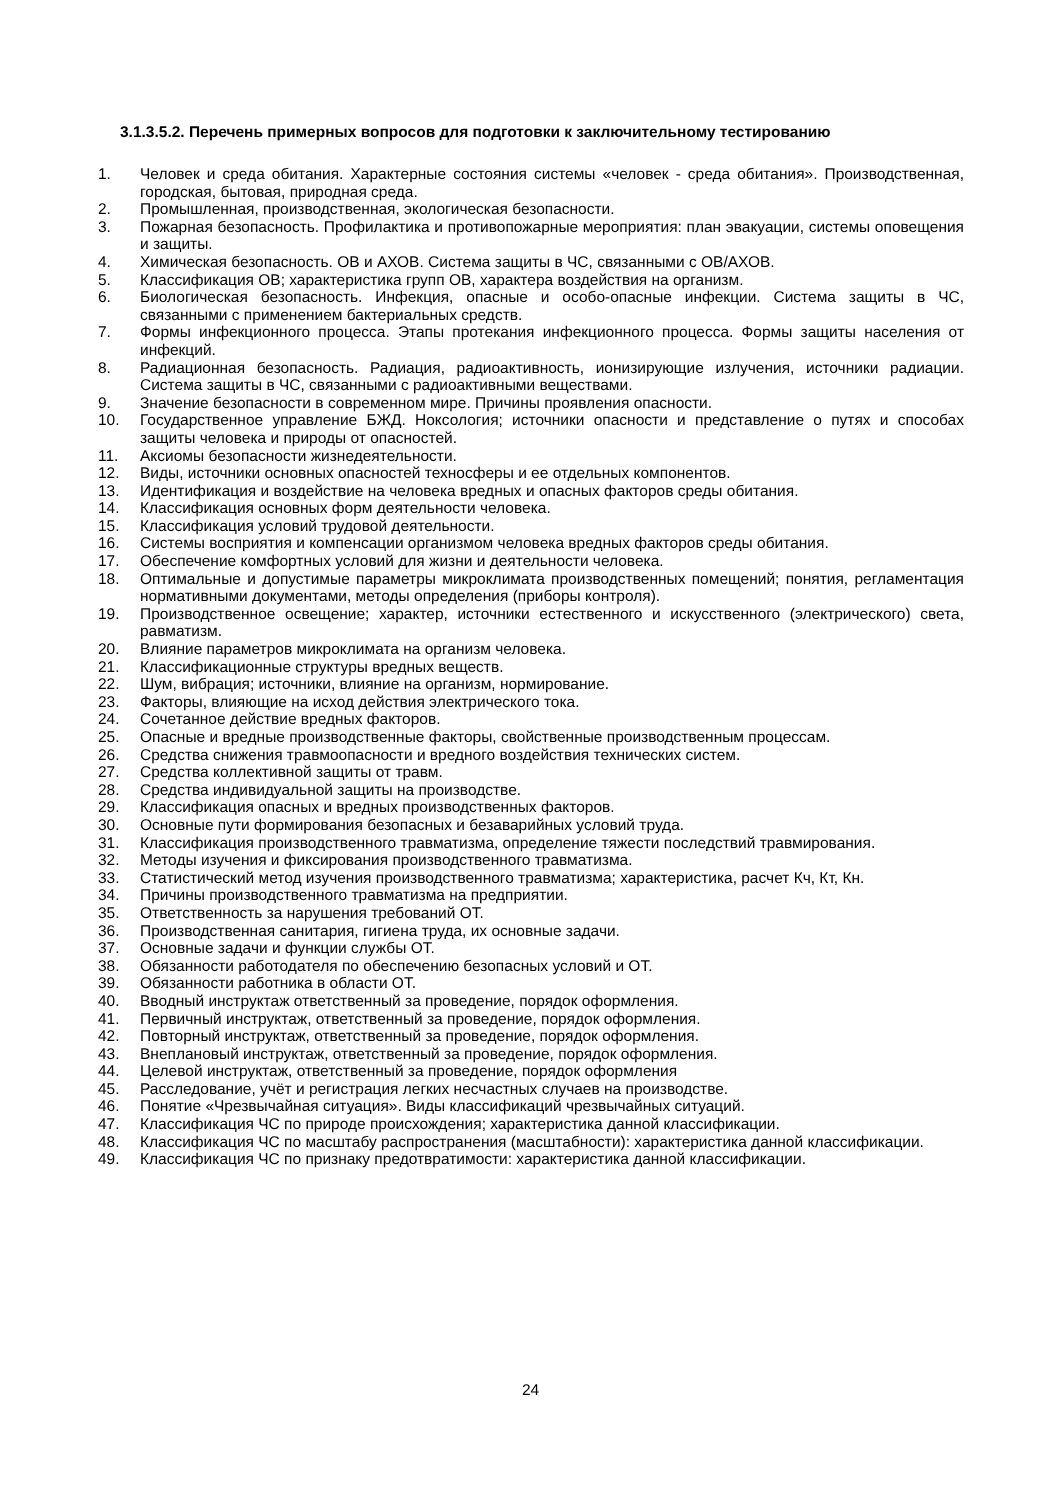3.1.3.5.2. Перечень примерных вопросов для подготовки к заключительному тестированию
1. Человек и среда обитания. Характерные состояния системы «человек - среда обитания». Производственная, городская, бытовая, природная среда.
2. Промышленная, производственная, экологическая безопасности.
3. Пожарная безопасность. Профилактика и противопожарные мероприятия: план эвакуации, системы оповещения и защиты.
4. Химическая безопасность. ОВ и АХОВ. Система защиты в ЧС, связанными с ОВ/АХОВ.
5. Классификация ОВ; характеристика групп ОВ, характера воздействия на организм.
6. Биологическая безопасность. Инфекция, опасные и особо-опасные инфекции. Система защиты в ЧС, связанными с применением бактериальных средств.
7. Формы инфекционного процесса. Этапы протекания инфекционного процесса. Формы защиты населения от инфекций.
8. Радиационная безопасность. Радиация, радиоактивность, ионизирующие излучения, источники радиации. Система защиты в ЧС, связанными с радиоактивными веществами.
9. Значение безопасности в современном мире. Причины проявления опасности.
10. Государственное управление БЖД. Ноксология; источники опасности и представление о путях и способах защиты человека и природы от опасностей.
11. Аксиомы безопасности жизнедеятельности.
12. Виды, источники основных опасностей техносферы и ее отдельных компонентов.
13. Идентификация и воздействие на человека вредных и опасных факторов среды обитания.
14. Классификация основных форм деятельности человека.
15. Классификация условий трудовой деятельности.
16. Системы восприятия и компенсации организмом человека вредных факторов среды обитания.
17. Обеспечение комфортных условий для жизни и деятельности человека.
18. Оптимальные и допустимые параметры микроклимата производственных помещений; понятия, регламентация нормативными документами, методы определения (приборы контроля).
19. Производственное освещение; характер, источники естественного и искусственного (электрического) света, равматизм.
20. Влияние параметров микроклимата на организм человека.
21. Классификационные структуры вредных веществ.
22. Шум, вибрация; источники, влияние на организм, нормирование.
23. Факторы, влияющие на исход действия электрического тока.
24. Сочетанное действие вредных факторов.
25. Опасные и вредные производственные факторы, свойственные производственным процессам.
26. Средства снижения травмоопасности и вредного воздействия технических систем.
27. Средства коллективной защиты от травм.
28. Средства индивидуальной защиты на производстве.
29. Классификация опасных и вредных производственных факторов.
30. Основные пути формирования безопасных и безаварийных условий труда.
31. Классификация производственного травматизма, определение тяжести последствий травмирования.
32. Методы изучения и фиксирования производственного травматизма.
33. Статистический метод изучения производственного травматизма; характеристика, расчет Кч, Кт, Кн.
34. Причины производственного травматизма на предприятии.
35. Ответственность за нарушения требований ОТ.
36. Производственная санитария, гигиена труда, их основные задачи.
37. Основные задачи и функции службы ОТ.
38. Обязанности работодателя по обеспечению безопасных условий и ОТ.
39. Обязанности работника в области ОТ.
40. Вводный инструктаж ответственный за проведение, порядок оформления.
41. Первичный инструктаж, ответственный за проведение, порядок оформления.
42. Повторный инструктаж, ответственный за проведение, порядок оформления.
43. Внеплановый инструктаж, ответственный за проведение, порядок оформления.
44. Целевой инструктаж, ответственный за проведение, порядок оформления
45. Расследование, учёт и регистрация легких несчастных случаев на производстве.
46. Понятие «Чрезвычайная ситуация». Виды классификаций чрезвычайных ситуаций.
47. Классификация ЧС по природе происхождения; характеристика данной классификации.
48. Классификация ЧС по масштабу распространения (масштабности): характеристика данной классификации.
49. Классификация ЧС по признаку предотвратимости: характеристика данной классификации.
24